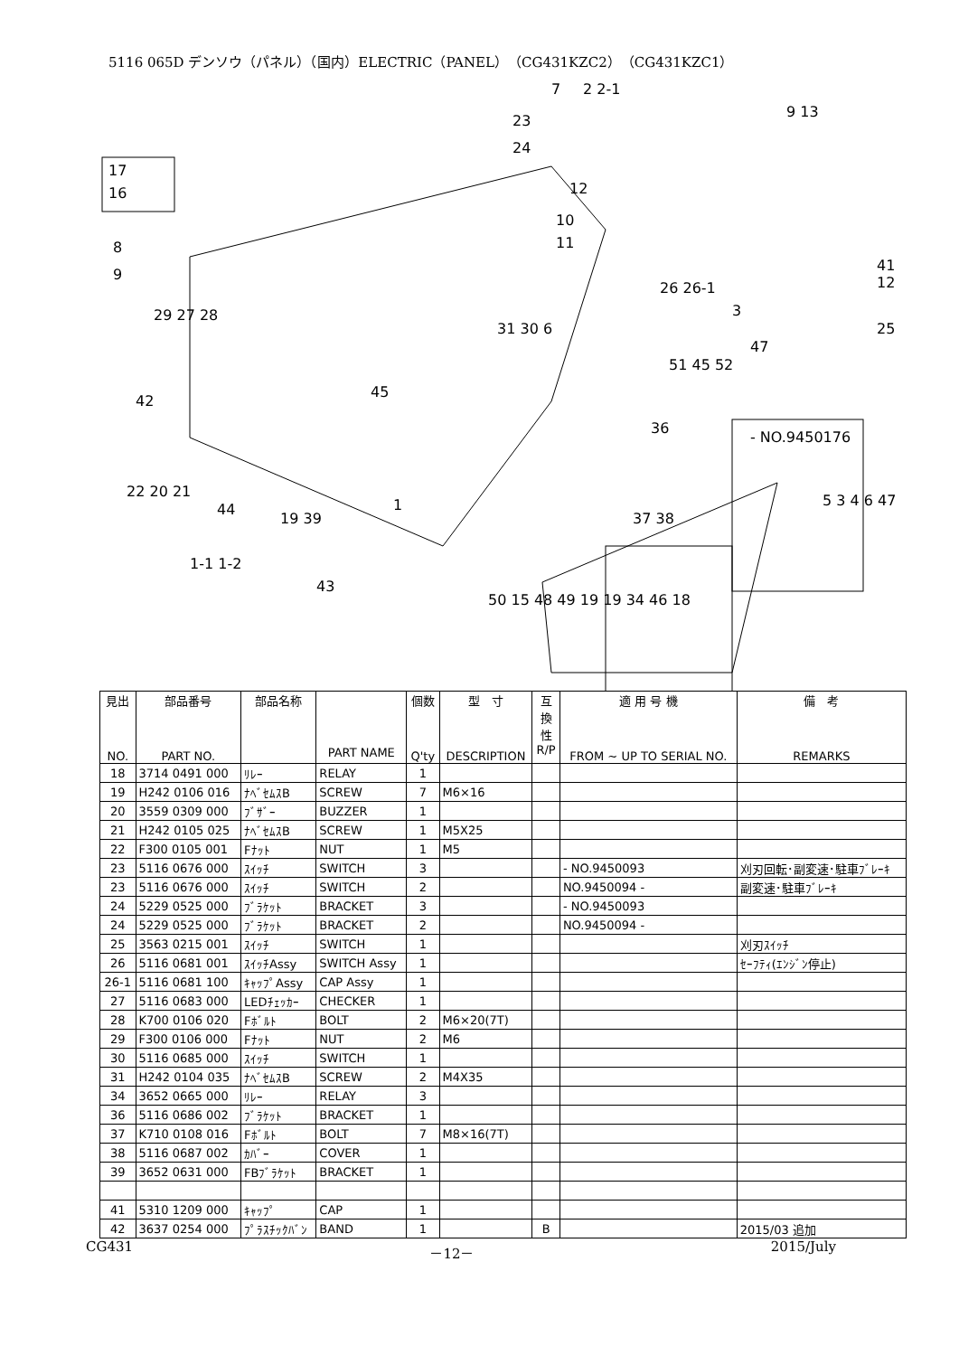5116 065D デンソウ（パネル）（国内）ELECTRIC（PANEL）（CG431KZC2）（CG431KZC1）
7 2 2-1
9 13
23
24
12
10
11
17
16
8
9
29 27 28
42
26 26-1
3
47
51 45 52
31 30 6
45
36
- NO.9450176
22 20 21
44
19 39
1-1 1-2
43
1
37 38
5 3 4 6 47
50 15 48 49 19 19 34 46 18
25
41 12
| 見出 NO. | 部品番号 PART NO. | 部品名称 | PART NAME | 個数 Q'ty | 型 寸 DESCRIPTION | 互 換 性 R/P | 適 用 号 機 FROM ~ UP TO SERIAL NO. | 備 考 REMARKS |
| --- | --- | --- | --- | --- | --- | --- | --- | --- |
| 18 | 3714 0491 000 | ﾘﾚｰ | RELAY | 1 | | | | |
| 19 | H242 0106 016 | ﾅﾍﾞｾﾑｽB | SCREW | 7 | M6×16 | | | |
| 20 | 3559 0309 000 | ﾌﾞｻﾞｰ | BUZZER | 1 | | | | |
| 21 | H242 0105 025 | ﾅﾍﾞｾﾑｽB | SCREW | 1 | M5X25 | | | |
| 22 | F300 0105 001 | Fﾅｯﾄ | NUT | 1 | M5 | | | |
| 23 | 5116 0676 000 | ｽｲｯﾁ | SWITCH | 3 | | | - NO.9450093 | 刈刃回転･副変速･駐車ﾌﾞﾚｰｷ |
| 23 | 5116 0676 000 | ｽｲｯﾁ | SWITCH | 2 | | | NO.9450094 - | 副変速･駐車ﾌﾞﾚｰｷ |
| 24 | 5229 0525 000 | ﾌﾞﾗｹｯﾄ | BRACKET | 3 | | | - NO.9450093 | |
| 24 | 5229 0525 000 | ﾌﾞﾗｹｯﾄ | BRACKET | 2 | | | NO.9450094 - | |
| 25 | 3563 0215 001 | ｽｲｯﾁ | SWITCH | 1 | | | | 刈刃ｽｲｯﾁ |
| 26 | 5116 0681 001 | ｽｲｯﾁAssy | SWITCH Assy | 1 | | | | ｾｰﾌﾃｨ(ｴﾝｼﾞﾝ停止) |
| 26-1 | 5116 0681 100 | ｷｬｯﾌﾟAssy | CAP Assy | 1 | | | | |
| 27 | 5116 0683 000 | LEDﾁｪｯｶｰ | CHECKER | 1 | | | | |
| 28 | K700 0106 020 | Fﾎﾞﾙﾄ | BOLT | 2 | M6×20(7T) | | | |
| 29 | F300 0106 000 | Fﾅｯﾄ | NUT | 2 | M6 | | | |
| 30 | 5116 0685 000 | ｽｲｯﾁ | SWITCH | 1 | | | | |
| 31 | H242 0104 035 | ﾅﾍﾞｾﾑｽB | SCREW | 2 | M4X35 | | | |
| 34 | 3652 0665 000 | ﾘﾚｰ | RELAY | 3 | | | | |
| 36 | 5116 0686 002 | ﾌﾞﾗｹｯﾄ | BRACKET | 1 | | | | |
| 37 | K710 0108 016 | Fﾎﾞﾙﾄ | BOLT | 7 | M8×16(7T) | | | |
| 38 | 5116 0687 002 | ｶﾊﾞｰ | COVER | 1 | | | | |
| 39 | 3652 0631 000 | FBﾌﾞﾗｹｯﾄ | BRACKET | 1 | | | | |
| 41 | 5310 1209 000 | ｷｬｯﾌﾟ | CAP | 1 | | | | |
| 42 | 3637 0254 000 | ﾌﾟﾗｽﾁｯｸﾊﾞﾝ | BAND | 1 | | B | | 2015/03 追加 |
CG431 －12－ 2015/July